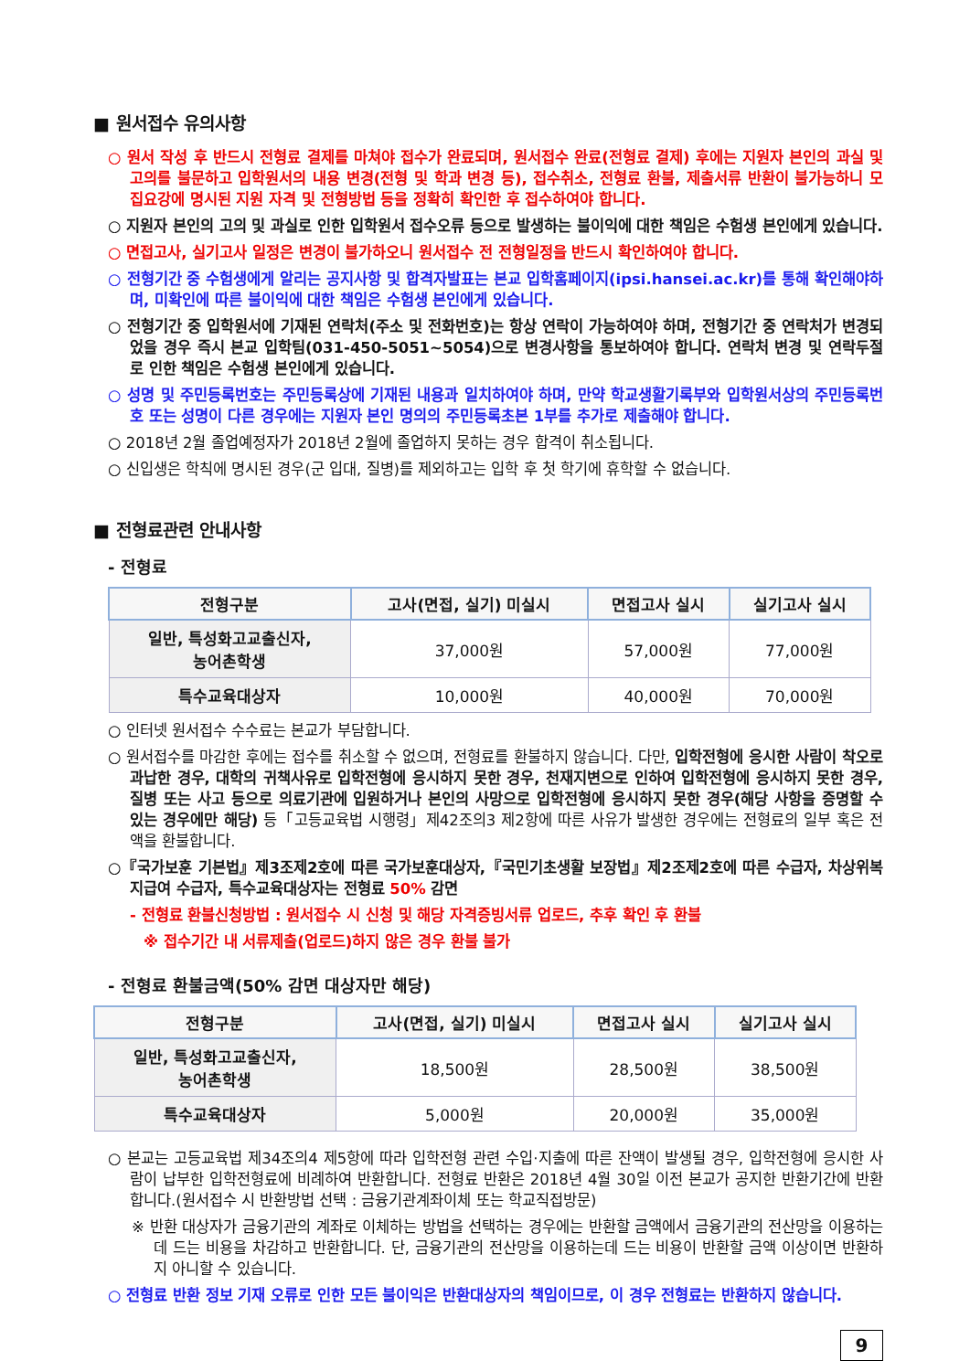■ 원서접수 유의사항
○ 원서 작성 후 반드시 전형료 결제를 마쳐야 접수가 완료되며, 원서접수 완료(전형료 결제) 후에는 지원자 본인의 과실 및 고의를 불문하고 입학원서의 내용 변경(전형 및 학과 변경 등), 접수취소, 전형료 환불, 제출서류 반환이 불가능하니 모집요강에 명시된 지원 자격 및 전형방법 등을 정확히 확인한 후 접수하여야 합니다.
○ 지원자 본인의 고의 및 과실로 인한 입학원서 접수오류 등으로 발생하는 불이익에 대한 책임은 수험생 본인에게 있습니다.
○ 면접고사, 실기고사 일정은 변경이 불가하오니 원서접수 전 전형일정을 반드시 확인하여야 합니다.
○ 전형기간 중 수험생에게 알리는 공지사항 및 합격자발표는 본교 입학홈페이지(ipsi.hansei.ac.kr)를 통해 확인해야하며, 미확인에 따른 불이익에 대한 책임은 수험생 본인에게 있습니다.
○ 전형기간 중 입학원서에 기재된 연락처(주소 및 전화번호)는 항상 연락이 가능하여야 하며, 전형기간 중 연락처가 변경되었을 경우 즉시 본교 입학팀(031-450-5051~5054)으로 변경사항을 통보하여야 합니다. 연락처 변경 및 연락두절로 인한 책임은 수험생 본인에게 있습니다.
○ 성명 및 주민등록번호는 주민등록상에 기재된 내용과 일치하여야 하며, 만약 학교생활기록부와 입학원서상의 주민등록번호 또는 성명이 다른 경우에는 지원자 본인 명의의 주민등록초본 1부를 추가로 제출해야 합니다.
○ 2018년 2월 졸업예정자가 2018년 2월에 졸업하지 못하는 경우 합격이 취소됩니다.
○ 신입생은 학칙에 명시된 경우(군 입대, 질병)를 제외하고는 입학 후 첫 학기에 휴학할 수 없습니다.
■ 전형료관련 안내사항
- 전형료
| 전형구분 | 고사(면접, 실기) 미실시 | 면접고사 실시 | 실기고사 실시 |
| --- | --- | --- | --- |
| 일반, 특성화고교출신자, 농어촌학생 | 37,000원 | 57,000원 | 77,000원 |
| 특수교육대상자 | 10,000원 | 40,000원 | 70,000원 |
○ 인터넷 원서접수 수수료는 본교가 부담합니다.
○ 원서접수를 마감한 후에는 접수를 취소할 수 없으며, 전형료를 환불하지 않습니다. 다만, 입학전형에 응시한 사람이 착오로 과납한 경우, 대학의 귀책사유로 입학전형에 응시하지 못한 경우, 천재지변으로 인하여 입학전형에 응시하지 못한 경우, 질병 또는 사고 등으로 의료기관에 입원하거나 본인의 사망으로 입학전형에 응시하지 못한 경우(해당 사항을 증명할 수 있는 경우에만 해당) 등「고등교육법 시행령」제42조의3 제2항에 따른 사유가 발생한 경우에는 전형료의 일부 혹은 전액을 환불합니다.
○『국가보훈 기본법』제3조제2호에 따른 국가보훈대상자,『국민기초생활 보장법』제2조제2호에 따른 수급자, 차상위복지급여 수급자, 특수교육대상자는 전형료 50% 감면
- 전형료 환불신청방법 : 원서접수 시 신청 및 해당 자격증빙서류 업로드, 추후 확인 후 환불
※ 접수기간 내 서류제출(업로드)하지 않은 경우 환불 불가
- 전형료 환불금액(50% 감면 대상자만 해당)
| 전형구분 | 고사(면접, 실기) 미실시 | 면접고사 실시 | 실기고사 실시 |
| --- | --- | --- | --- |
| 일반, 특성화고교출신자, 농어촌학생 | 18,500원 | 28,500원 | 38,500원 |
| 특수교육대상자 | 5,000원 | 20,000원 | 35,000원 |
○ 본교는 고등교육법 제34조의4 제5항에 따라 입학전형 관련 수입·지출에 따른 잔액이 발생될 경우, 입학전형에 응시한 사람이 납부한 입학전형료에 비례하여 반환합니다. 전형료 반환은 2018년 4월 30일 이전 본교가 공지한 반환기간에 반환합니다.(원서접수 시 반환방법 선택 : 금융기관계좌이체 또는 학교직접방문)
※ 반환 대상자가 금융기관의 계좌로 이체하는 방법을 선택하는 경우에는 반환할 금액에서 금융기관의 전산망을 이용하는 데 드는 비용을 차감하고 반환합니다. 단, 금융기관의 전산망을 이용하는데 드는 비용이 반환할 금액 이상이면 반환하지 아니할 수 있습니다.
○ 전형료 반환 정보 기재 오류로 인한 모든 불이익은 반환대상자의 책임이므로, 이 경우 전형료는 반환하지 않습니다.
9